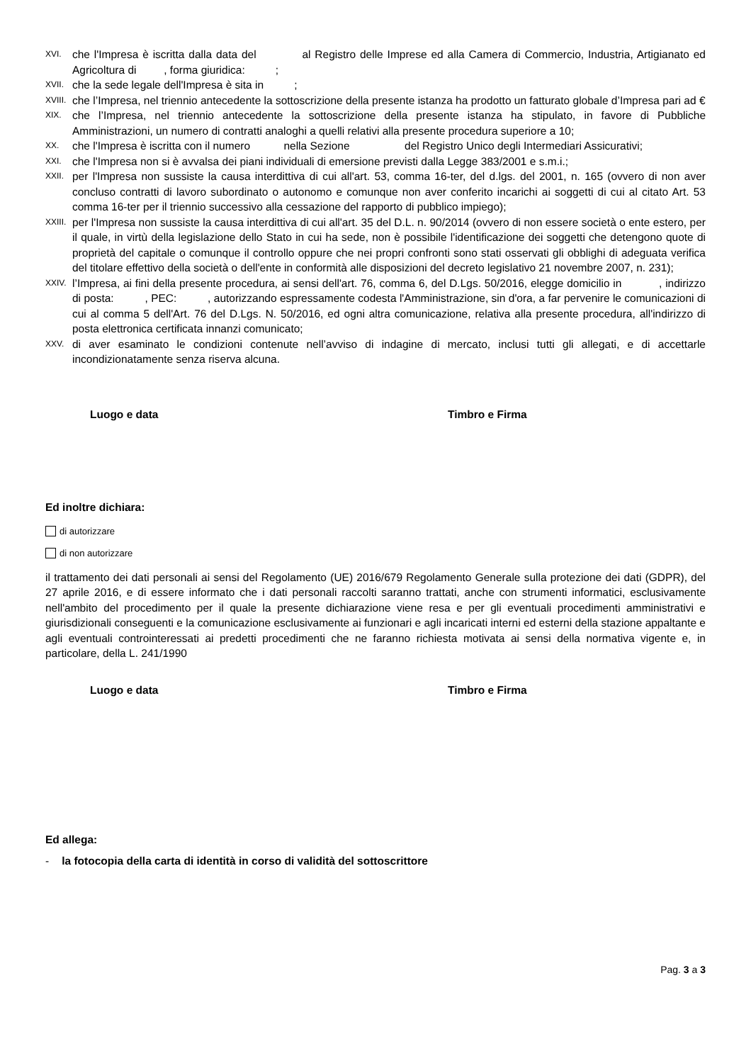XVI. che l'Impresa è iscritta dalla data del al Registro delle Imprese ed alla Camera di Commercio, Industria, Artigianato ed Agricoltura di , forma giuridica: ;
XVII. che la sede legale dell'Impresa è sita in ;
XVIII. che l’Impresa, nel triennio antecedente la sottoscrizione della presente istanza ha prodotto un fatturato globale d’Impresa pari ad €
XIX. che l’Impresa, nel triennio antecedente la sottoscrizione della presente istanza ha stipulato, in favore di Pubbliche Amministrazioni, un numero di contratti analoghi a quelli relativi alla presente procedura superiore a 10;
XX. che l'Impresa è iscritta con il numero nella Sezione del Registro Unico degli Intermediari Assicurativi;
XXI. che l'Impresa non si è avvalsa dei piani individuali di emersione previsti dalla Legge 383/2001 e s.m.i.;
XXII. per l'Impresa non sussiste la causa interdittiva di cui all'art. 53, comma 16-ter, del d.lgs. del 2001, n. 165 (ovvero di non aver concluso contratti di lavoro subordinato o autonomo e comunque non aver conferito incarichi ai soggetti di cui al citato Art. 53 comma 16-ter per il triennio successivo alla cessazione del rapporto di pubblico impiego);
XXIII. per l'Impresa non sussiste la causa interdittiva di cui all'art. 35 del D.L. n. 90/2014 (ovvero di non essere società o ente estero, per il quale, in virtù della legislazione dello Stato in cui ha sede, non è possibile l'identificazione dei soggetti che detengono quote di proprietà del capitale o comunque il controllo oppure che nei propri confronti sono stati osservati gli obblighi di adeguata verifica del titolare effettivo della società o dell'ente in conformità alle disposizioni del decreto legislativo 21 novembre 2007, n. 231);
XXIV. l’Impresa, ai fini della presente procedura, ai sensi dell'art. 76, comma 6, del D.Lgs. 50/2016, elegge domicilio in , indirizzo di posta: , PEC: , autorizzando espressamente codesta l'Amministrazione, sin d'ora, a far pervenire le comunicazioni di cui al comma 5 dell'Art. 76 del D.Lgs. N. 50/2016, ed ogni altra comunicazione, relativa alla presente procedura, all'indirizzo di posta elettronica certificata innanzi comunicato;
XXV. di aver esaminato le condizioni contenute nell’avviso di indagine di mercato, inclusi tutti gli allegati, e di accettarle incondizionatamente senza riserva alcuna.
Luogo e data Timbro e Firma
Ed inoltre dichiara:
di autorizzare
di non autorizzare
il trattamento dei dati personali ai sensi del Regolamento (UE) 2016/679 Regolamento Generale sulla protezione dei dati (GDPR), del 27 aprile 2016, e di essere informato che i dati personali raccolti saranno trattati, anche con strumenti informatici, esclusivamente nell'ambito del procedimento per il quale la presente dichiarazione viene resa e per gli eventuali procedimenti amministrativi e giurisdizionali conseguenti e la comunicazione esclusivamente ai funzionari e agli incaricati interni ed esterni della stazione appaltante e agli eventuali controinteressati ai predetti procedimenti che ne faranno richiesta motivata ai sensi della normativa vigente e, in particolare, della L. 241/1990
Luogo e data Timbro e Firma
Ed allega:
- la fotocopia della carta di identità in corso di validità del sottoscrittore
Pag. 3 a 3